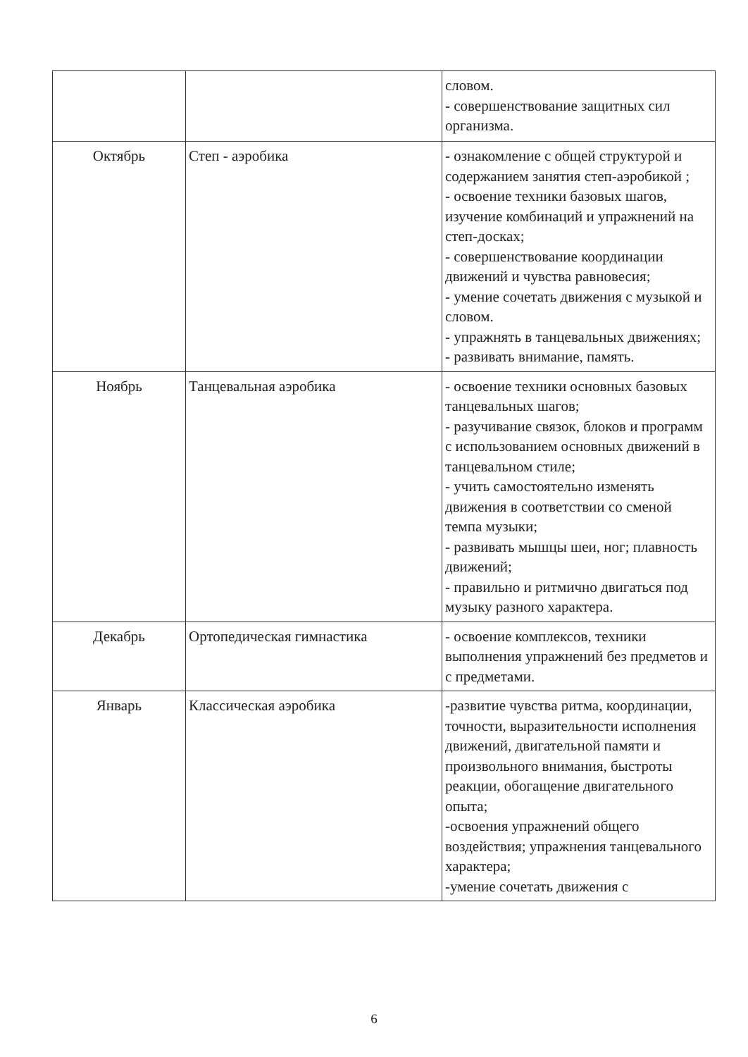| | | словом. - совершенствование защитных сил организма. |
| Октябрь | Степ - аэробика | - ознакомление с общей структурой и содержанием занятия степ-аэробикой ; - освоение техники базовых шагов, изучение комбинаций и упражнений на степ-досках; - совершенствование координации движений и чувства равновесия; - умение сочетать движения с музыкой и словом. - упражнять в танцевальных движениях; - развивать внимание, память. |
| Ноябрь | Танцевальная аэробика | - освоение техники основных базовых танцевальных шагов; - разучивание связок, блоков и программ с использованием основных движений в танцевальном стиле; - учить самостоятельно изменять движения в соответствии со сменой темпа музыки; - развивать мышцы шеи, ног; плавность движений; - правильно и ритмично двигаться под музыку разного характера. |
| Декабрь | Ортопедическая гимнастика | - освоение комплексов, техники выполнения упражнений без предметов и с предметами. |
| Январь | Классическая аэробика | -развитие чувства ритма, координации, точности, выразительности исполнения движений, двигательной памяти и произвольного внимания, быстроты реакции, обогащение двигательного опыта; -освоения упражнений общего воздействия; упражнения танцевального характера; -умение сочетать движения с |
6